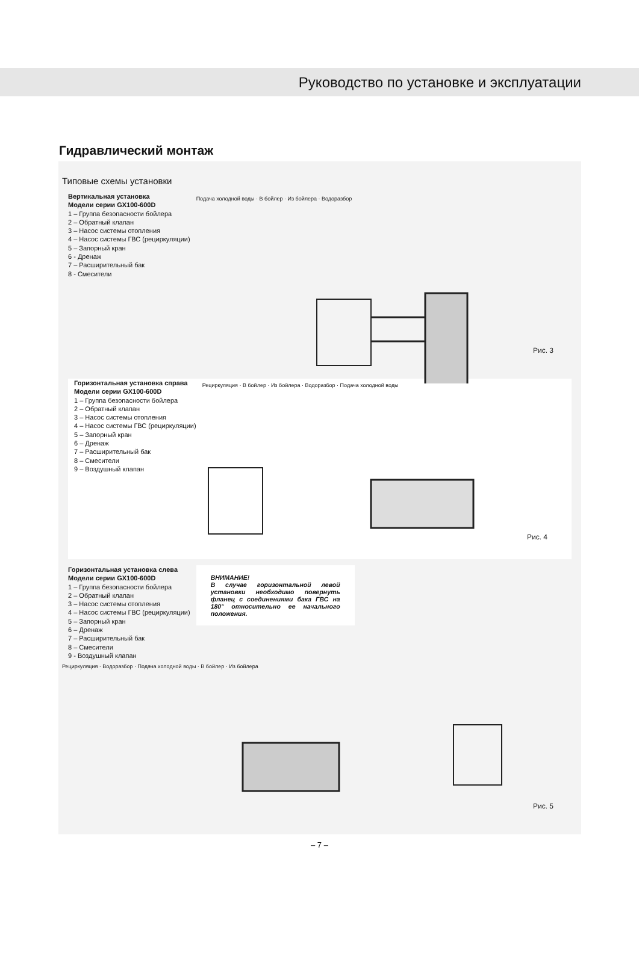Руководство по установке и эксплуатации
Гидравлический монтаж
Типовые схемы установки
Вертикальная установка
Модели серии GX100-600D
1 – Группа безопасности бойлера
2 – Обратный клапан
3 – Насос системы отопления
4 – Насос системы ГВС (рециркуляции)
5 – Запорный кран
6 - Дренаж
7 – Расширительный бак
8 - Смесители
Подача холодной воды · В бойлер · Из бойлера · Водоразбор
Рис. 3
Горизонтальная установка справа
Модели серии GX100-600D
1 – Группа безопасности бойлера
2 – Обратный клапан
3 – Насос системы отопления
4 – Насос системы ГВС (рециркуляции)
5 – Запорный кран
6 – Дренаж
7 – Расширительный бак
8 – Смесители
9 – Воздушный клапан
Рециркуляция · В бойлер · Из бойлера · Водоразбор · Подача холодной воды
Рис. 4
Горизонтальная установка слева
Модели серии GX100-600D
1 – Группа безопасности бойлера
2 – Обратный клапан
3 – Насос системы отопления
4 – Насос системы ГВС (рециркуляции)
5 – Запорный кран
6 – Дренаж
7 – Расширительный бак
8 – Смесители
9 - Воздушный клапан
ВНИМАНИЕ!
В случае горизонтальной левой установки необходимо повернуть фланец с соединениями бака ГВС на 180° относительно ее начального положения.
Рециркуляция · Водоразбор · Подача холодной воды · В бойлер · Из бойлера
Рис. 5
– 7 –